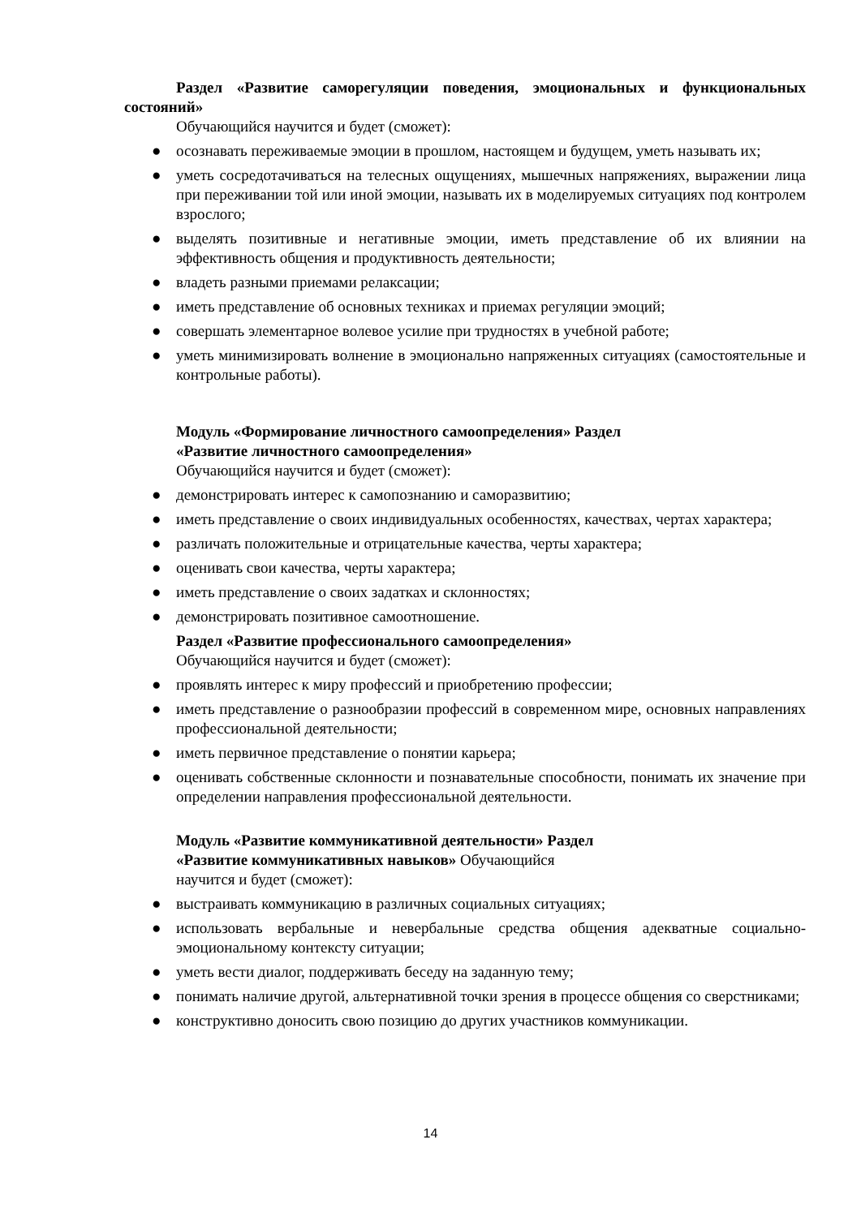Раздел «Развитие саморегуляции поведения, эмоциональных и функциональных состояний»
Обучающийся научится и будет (сможет):
● осознавать переживаемые эмоции в прошлом, настоящем и будущем, уметь называть их;
● уметь сосредотачиваться на телесных ощущениях, мышечных напряжениях, выражении лица при переживании той или иной эмоции, называть их в моделируемых ситуациях под контролем взрослого;
● выделять позитивные и негативные эмоции, иметь представление об их влиянии на эффективность общения и продуктивность деятельности;
● владеть разными приемами релаксации;
● иметь представление об основных техниках и приемах регуляции эмоций;
● совершать элементарное волевое усилие при трудностях в учебной работе;
● уметь минимизировать волнение в эмоционально напряженных ситуациях (самостоятельные и контрольные работы).
Модуль «Формирование личностного самоопределения» Раздел
«Развитие личностного самоопределения»
Обучающийся научится и будет (сможет):
● демонстрировать интерес к самопознанию и саморазвитию;
● иметь представление о своих индивидуальных особенностях, качествах, чертах характера;
● различать положительные и отрицательные качества, черты характера;
● оценивать свои качества, черты характера;
● иметь представление о своих задатках и склонностях;
● демонстрировать позитивное самоотношение.
Раздел «Развитие профессионального самоопределения»
Обучающийся научится и будет (сможет):
● проявлять интерес к миру профессий и приобретению профессии;
● иметь представление о разнообразии профессий в современном мире, основных направлениях профессиональной деятельности;
● иметь первичное представление о понятии карьера;
● оценивать собственные склонности и познавательные способности, понимать их значение при определении направления профессиональной деятельности.
Модуль «Развитие коммуникативной деятельности» Раздел
«Развитие коммуникативных навыков» Обучающийся
научится и будет (сможет):
● выстраивать коммуникацию в различных социальных ситуациях;
● использовать вербальные и невербальные средства общения адекватные социально-эмоциональному контексту ситуации;
● уметь вести диалог, поддерживать беседу на заданную тему;
● понимать наличие другой, альтернативной точки зрения в процессе общения со сверстниками;
● конструктивно доносить свою позицию до других участников коммуникации.
14